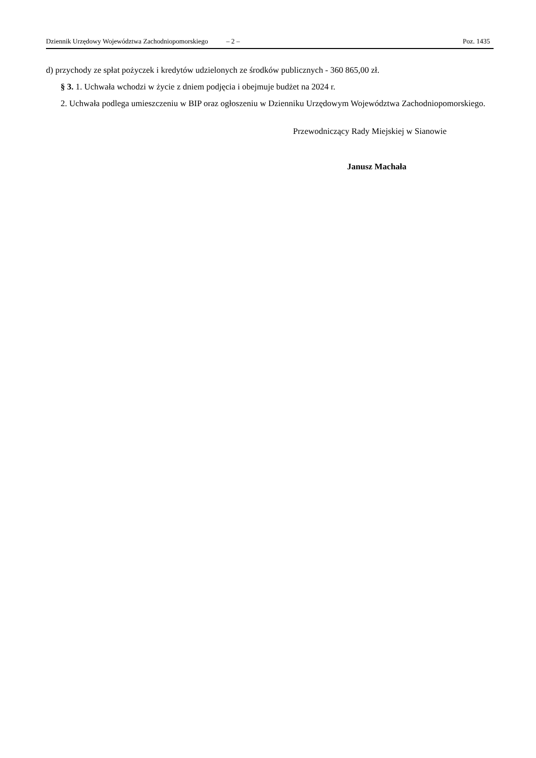Dziennik Urzędowy Województwa Zachodniopomorskiego – 2 – Poz. 1435
d) przychody ze spłat pożyczek i kredytów udzielonych ze środków publicznych - 360 865,00 zł.
§ 3. 1. Uchwała wchodzi w życie z dniem podjęcia i obejmuje budżet na 2024 r.
2. Uchwała podlega umieszczeniu w BIP oraz ogłoszeniu w Dzienniku Urzędowym Województwa Zachodniopomorskiego.
Przewodniczący Rady Miejskiej w Sianowie
Janusz Machała